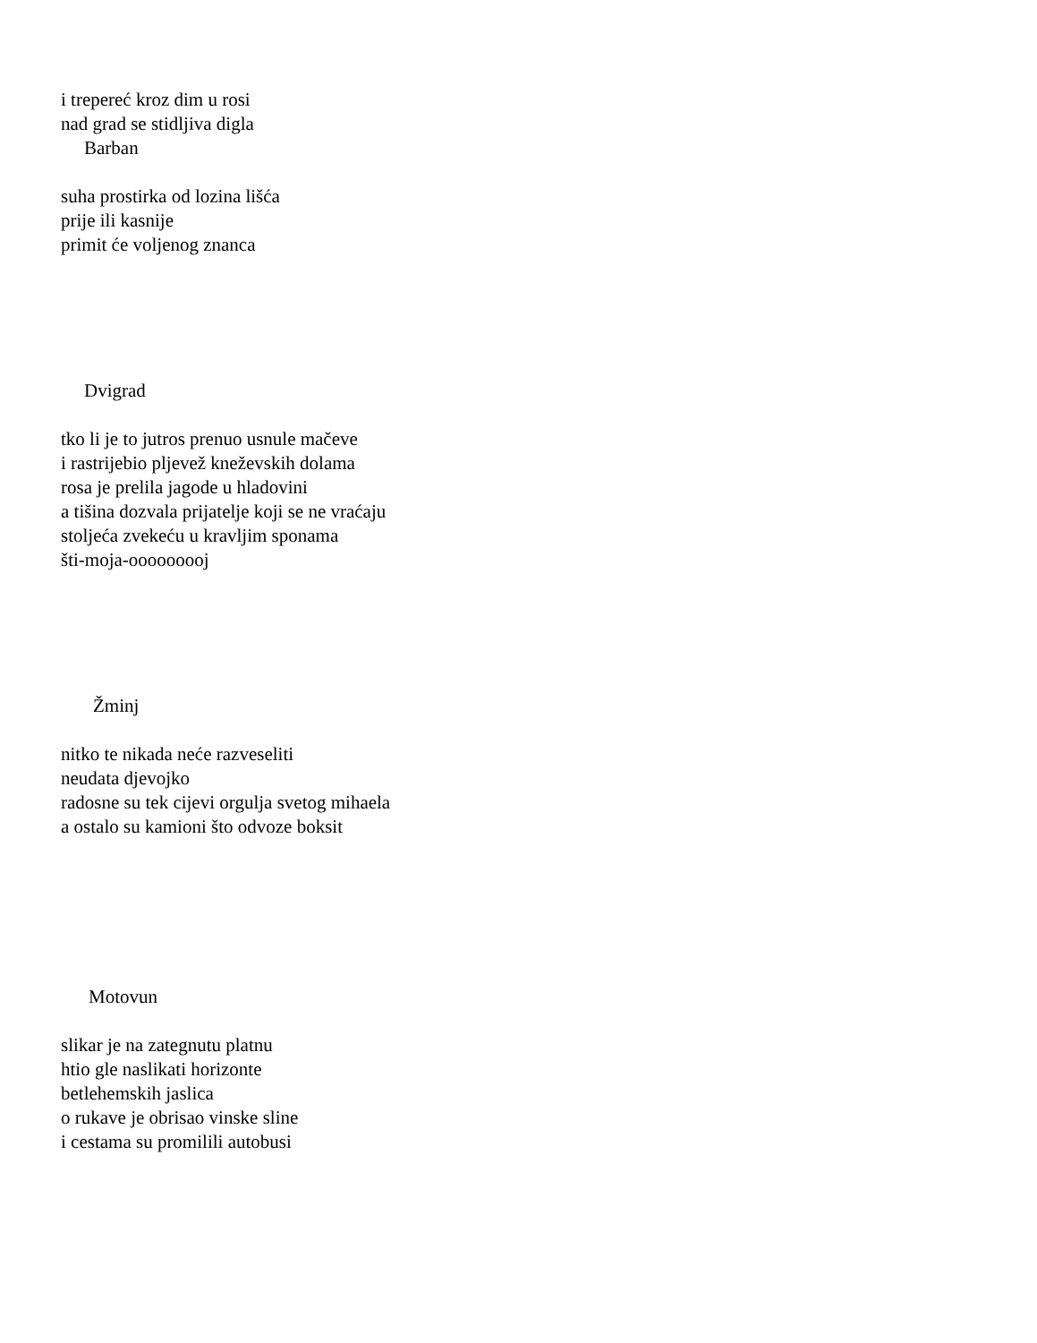i trepereć kroz dim u rosi
nad grad se stidljiva digla
Barban
suha prostirka od lozina lišća
prije ili kasnije
primit će voljenog znanca
Dvigrad
tko li je to jutros prenuo usnule mačeve
i rastrijebio pljevež kneževskih dolama
rosa je prelila jagode u hladovini
a tišina dozvala prijatelje koji se ne vraćaju
stoljeća zvekeću u kravljim sponama
šti-moja-ooooooooj
Žminj
nitko te nikada neće razveseliti
neudata djevojko
radosne su tek cijevi orgulja svetog mihaela
a ostalo su kamioni što odvoze boksit
Motovun
slikar je na zategnutu platnu
htio gle naslikati horizonte
betlehemskih jaslica
o rukave je obrisao vinske sline
i cestama su promilili autobusi